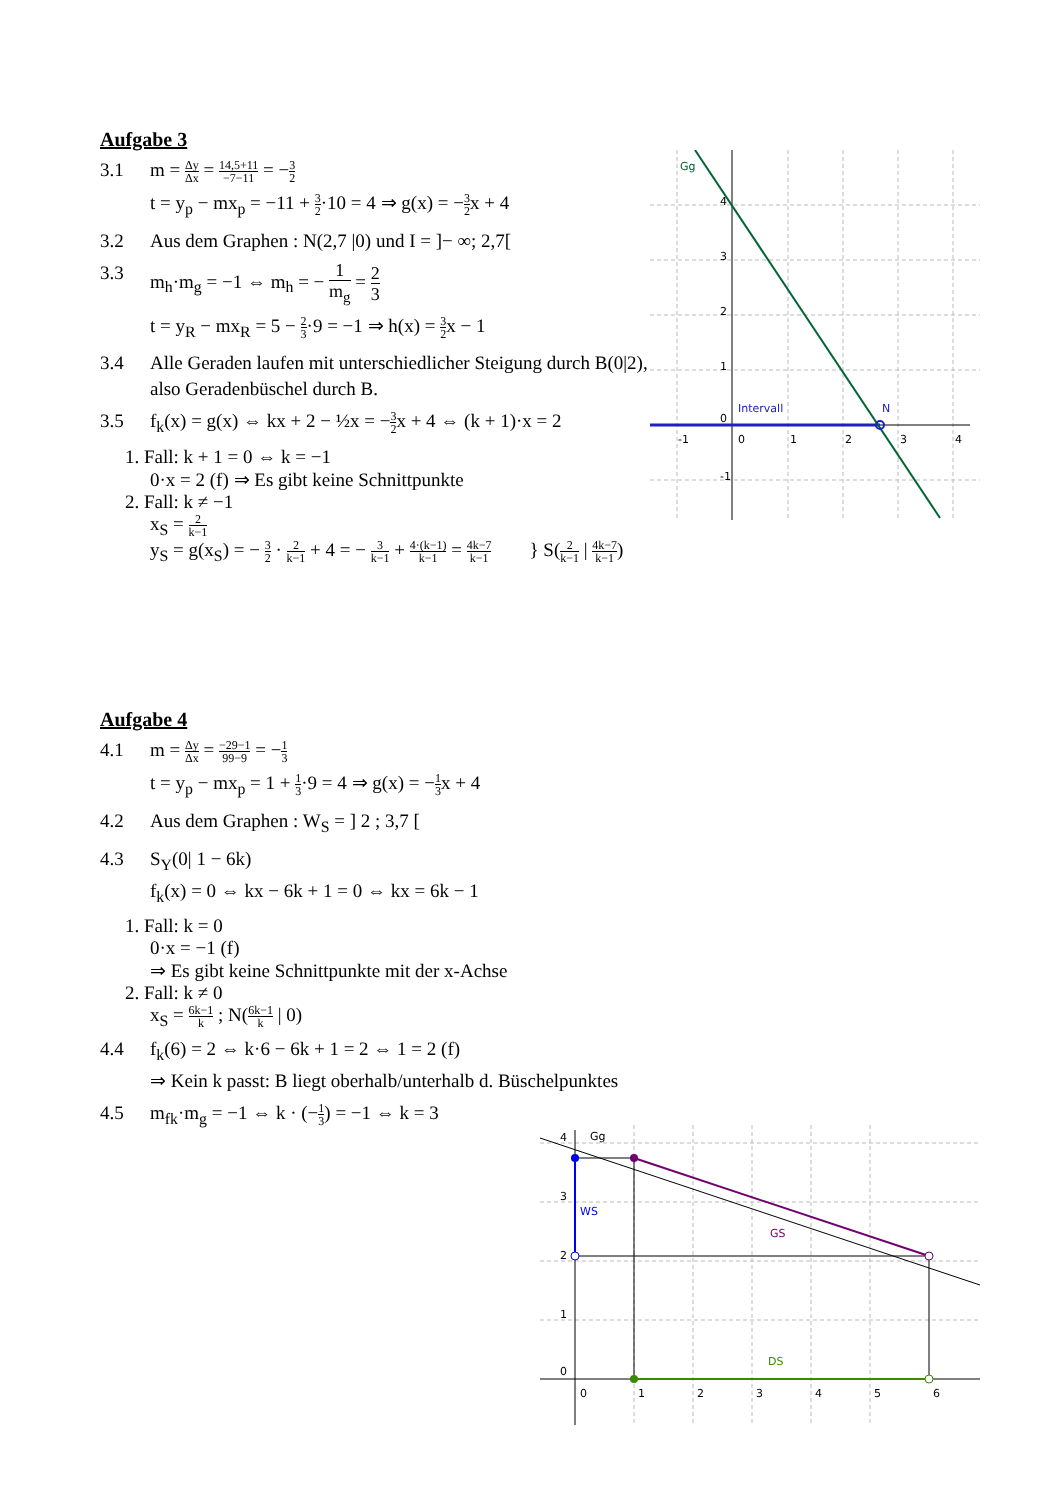Aufgabe 3
3.1 m = Δy Δx = 14,5+11 −7−11 = −3 2
t = y<sub>p</sub> − mx<sub>p</sub> = −11 + 3 2·10 = 4 ⇒ g(x) = −3 2x + 4
3.2 Aus dem Graphen : N(2,7 |0) und I = ]− ∞; 2,7[
3.3 m<sub>h</sub>·m<sub>g</sub> = −1 ⇔ m<sub>h</sub> = − 1 m<sub>g</sub> = 2 3
t = y<sub>R</sub> − mx<sub>R</sub> = 5 − 2 3·9 = −1 ⇒ h(x) = 3 2x − 1
3.4 Alle Geraden laufen mit unterschiedlicher Steigung durch B(0|2), also Geradenbüschel durch B.
3.5 f<sub>k</sub>(x) = g(x) ⇔ kx + 2 − ½x = −3 2x + 4 ⇔ (k + 1)·x = 2
1. Fall: k + 1 = 0 ⇔ k = −1
0·x = 2 (f) ⇒ Es gibt keine Schnittpunkte
2. Fall: k ≠ −1
x<sub>S</sub> = 2 k−1
y<sub>S</sub> = g(x<sub>S</sub>) = − 3 2 · 2 k−1 + 4 = − 3 k−1 + 4·(k−1) k−1 = 4k−7 k−1 } S(2 k−1 | 4k−7 k−1)
Gg
Intervall
N
4
3
2
1
0
-1
-1
0
1
2
3
4
Aufgabe 4
4.1 m = Δy Δx = −29−1 99−9 = −1 3
t = y<sub>p</sub> − mx<sub>p</sub> = 1 + 1 3·9 = 4 ⇒ g(x) = −1 3x + 4
4.2 Aus dem Graphen : W<sub>S</sub> = ] 2 ; 3,7 [
4.3 S<sub>Y</sub>(0| 1 − 6k)
f<sub>k</sub>(x) = 0 ⇔ kx − 6k + 1 = 0 ⇔ kx = 6k − 1
1. Fall: k = 0
0·x = −1 (f)
⇒ Es gibt keine Schnittpunkte mit der x-Achse
2. Fall: k ≠ 0
x<sub>S</sub> = 6k−1 k ; N(6k−1 k | 0)
4.4 f<sub>k</sub>(6) = 2 ⇔ k·6 − 6k + 1 = 2 ⇔ 1 = 2 (f)
⇒ Kein k passt: B liegt oberhalb/unterhalb d. Büschelpunktes
4.5 m<sub>fk</sub>·m<sub>g</sub> = −1 ⇔ k · (−1 3) = −1 ⇔ k = 3
Gg
WS
GS
DS
4
3
2
1
0
0
1
2
3
4
5
6